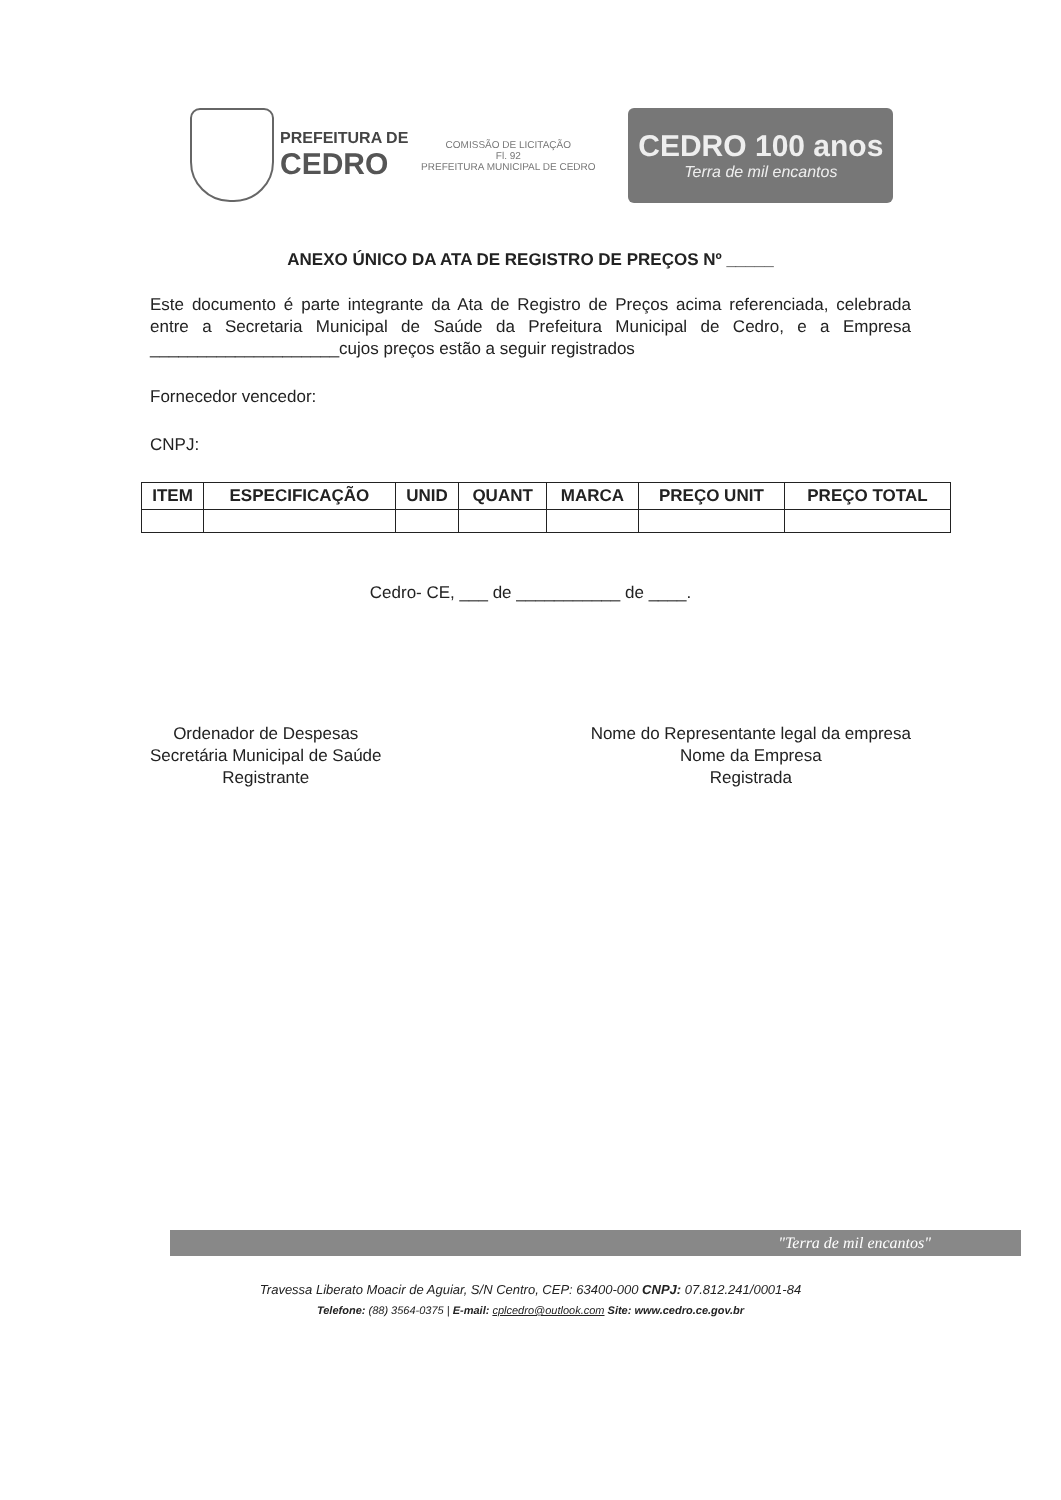PREFEITURA DE
CEDRO
COMISSÃO DE LICITAÇÃO
Fl. 92
PREFEITURA MUNICIPAL DE CEDRO
CEDRO 100 anos
Terra de mil encantos
ANEXO ÚNICO DA ATA DE REGISTRO DE PREÇOS Nº _____
Este documento é parte integrante da Ata de Registro de Preços acima referenciada, celebrada entre a Secretaria Municipal de Saúde da Prefeitura Municipal de Cedro, e a Empresa ____________________cujos preços estão a seguir registrados
Fornecedor vencedor:
CNPJ:
| ITEM | ESPECIFICAÇÃO | UNID | QUANT | MARCA | PREÇO UNIT | PREÇO TOTAL |
| --- | --- | --- | --- | --- | --- | --- |
Cedro- CE, ___ de ___________ de ____.
Ordenador de Despesas
Secretária Municipal de Saúde
Registrante
Nome do Representante legal da empresa
Nome da Empresa
Registrada
"Terra de mil encantos"
Travessa Liberato Moacir de Aguiar, S/N Centro, CEP: 63400-000 CNPJ: 07.812.241/0001-84
Telefone: (88) 3564-0375 | E-mail: cplcedro@outlook.com Site: www.cedro.ce.gov.br